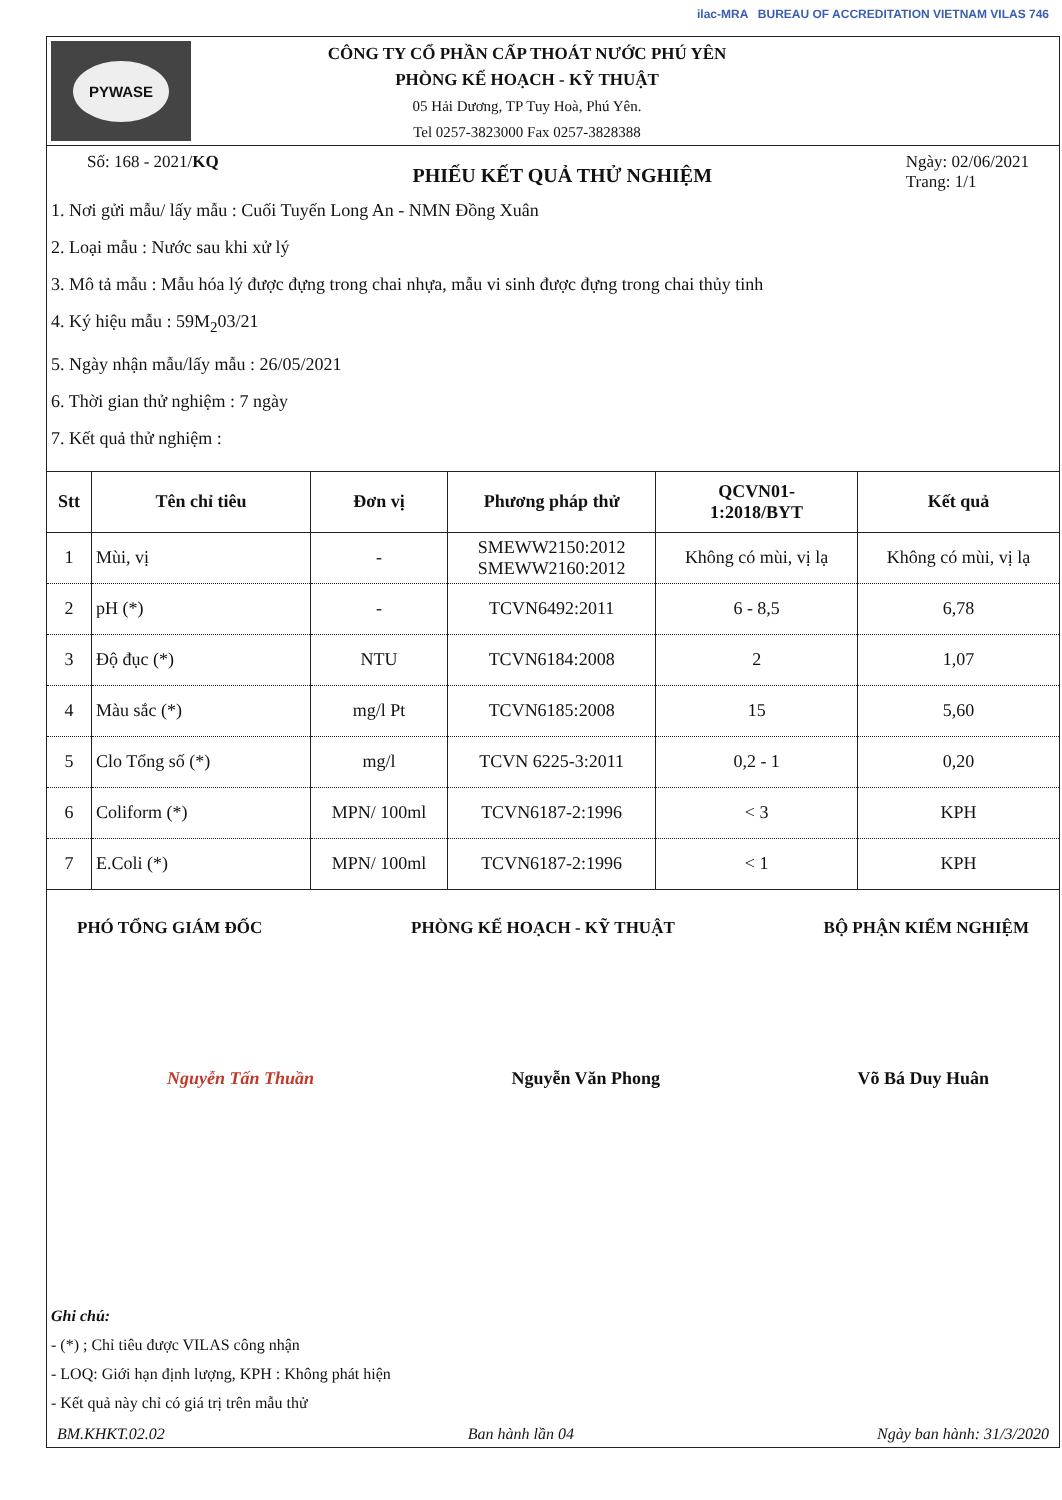PYWASE
CÔNG TY CỔ PHẦN CẤP THOÁT NƯỚC PHÚ YÊN
PHÒNG KẾ HOẠCH - KỸ THUẬT
05 Hải Dương, TP Tuy Hoà, Phú Yên.
Tel 0257-3823000 Fax 0257-3828388
ilac-MRA BUREAU OF ACCREDITATION VIETNAM VILAS 746
Số: 168 - 2021/KQ
PHIẾU KẾT QUẢ THỬ NGHIỆM
Ngày: 02/06/2021
Trang: 1/1
1. Nơi gửi mẫu/ lấy mẫu : Cuối Tuyến Long An - NMN Đồng Xuân
2. Loại mẫu : Nước sau khi xử lý
3. Mô tả mẫu : Mẫu hóa lý được đựng trong chai nhựa, mẫu vi sinh được đựng trong chai thủy tinh
4. Ký hiệu mẫu : 59M<sub>2</sub>03/21
5. Ngày nhận mẫu/lấy mẫu : 26/05/2021
6. Thời gian thử nghiệm : 7 ngày
7. Kết quả thử nghiệm :
| Stt | Tên chỉ tiêu | Đơn vị | Phương pháp thử | QCVN01- 1:2018/BYT | Kết quả |
| --- | --- | --- | --- | --- | --- |
| 1 | Mùi, vị | - | SMEWW2150:2012 SMEWW2160:2012 | Không có mùi, vị lạ | Không có mùi, vị lạ |
| 2 | pH (*) | - | TCVN6492:2011 | 6 - 8,5 | 6,78 |
| 3 | Độ đục (*) | NTU | TCVN6184:2008 | 2 | 1,07 |
| 4 | Màu sắc (*) | mg/l Pt | TCVN6185:2008 | 15 | 5,60 |
| 5 | Clo Tổng số (*) | mg/l | TCVN 6225-3:2011 | 0,2 - 1 | 0,20 |
| 6 | Coliform (*) | MPN/ 100ml | TCVN6187-2:1996 | < 3 | KPH |
| 7 | E.Coli (*) | MPN/ 100ml | TCVN6187-2:1996 | < 1 | KPH |
PHÓ TỔNG GIÁM ĐỐC PHÒNG KẾ HOẠCH - KỸ THUẬT BỘ PHẬN KIỂM NGHIỆM
Nguyễn Tấn Thuần Nguyễn Văn Phong Võ Bá Duy Huân
Ghi chú:
- (*) ; Chỉ tiêu được VILAS công nhận
- LOQ: Giới hạn định lượng, KPH : Không phát hiện
- Kết quả này chỉ có giá trị trên mẫu thử
BM.KHKT.02.02 Ban hành lần 04 Ngày ban hành: 31/3/2020